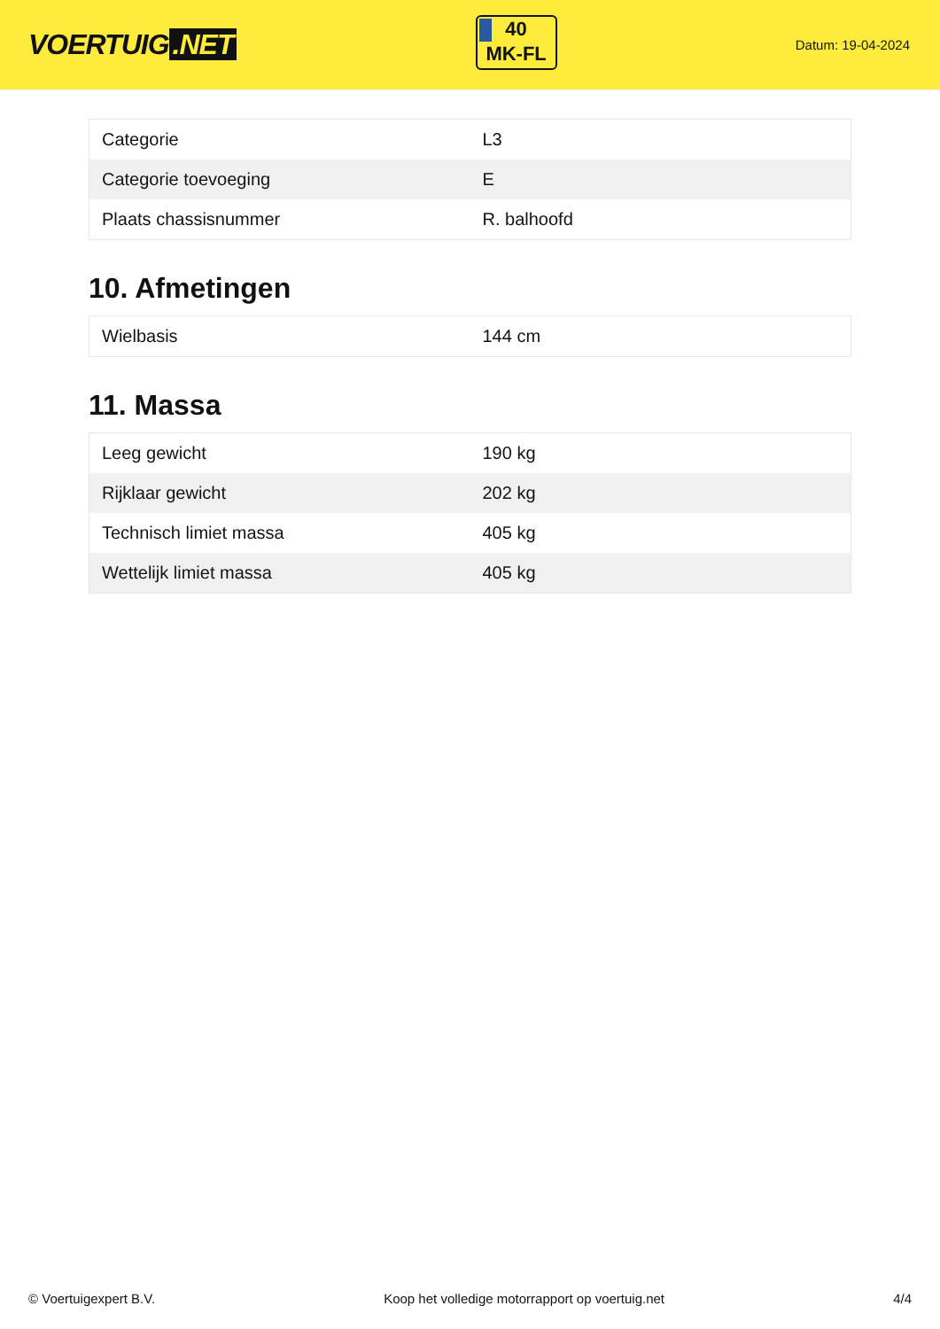VOERTUIG.NET
40
MK-FL
Datum: 19-04-2024
| Categorie | L3 |
| Categorie toevoeging | E |
| Plaats chassisnummer | R. balhoofd |
10. Afmetingen
| Wielbasis | 144 cm |
11. Massa
| Leeg gewicht | 190 kg |
| Rijklaar gewicht | 202 kg |
| Technisch limiet massa | 405 kg |
| Wettelijk limiet massa | 405 kg |
© Voertuigexpert B.V. Koop het volledige motorrapport op voertuig.net 4/4